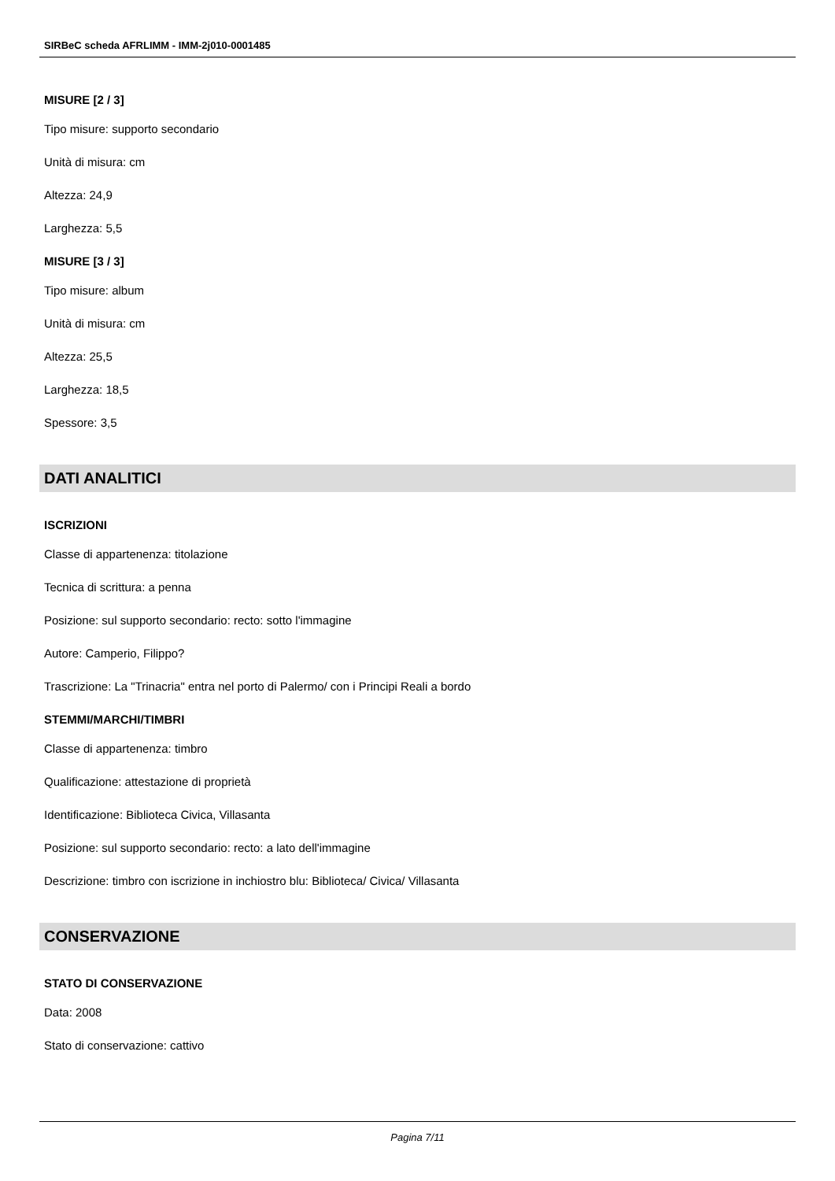SIRBeC scheda AFRLIMM - IMM-2j010-0001485
MISURE [2 / 3]
Tipo misure: supporto secondario
Unità di misura: cm
Altezza: 24,9
Larghezza: 5,5
MISURE [3 / 3]
Tipo misure: album
Unità di misura: cm
Altezza: 25,5
Larghezza: 18,5
Spessore: 3,5
DATI ANALITICI
ISCRIZIONI
Classe di appartenenza: titolazione
Tecnica di scrittura: a penna
Posizione: sul supporto secondario: recto: sotto l'immagine
Autore: Camperio, Filippo?
Trascrizione: La "Trinacria" entra nel porto di Palermo/ con i Principi Reali a bordo
STEMMI/MARCHI/TIMBRI
Classe di appartenenza: timbro
Qualificazione: attestazione di proprietà
Identificazione: Biblioteca Civica, Villasanta
Posizione: sul supporto secondario: recto: a lato dell'immagine
Descrizione: timbro con iscrizione in inchiostro blu: Biblioteca/ Civica/ Villasanta
CONSERVAZIONE
STATO DI CONSERVAZIONE
Data: 2008
Stato di conservazione: cattivo
Pagina 7/11